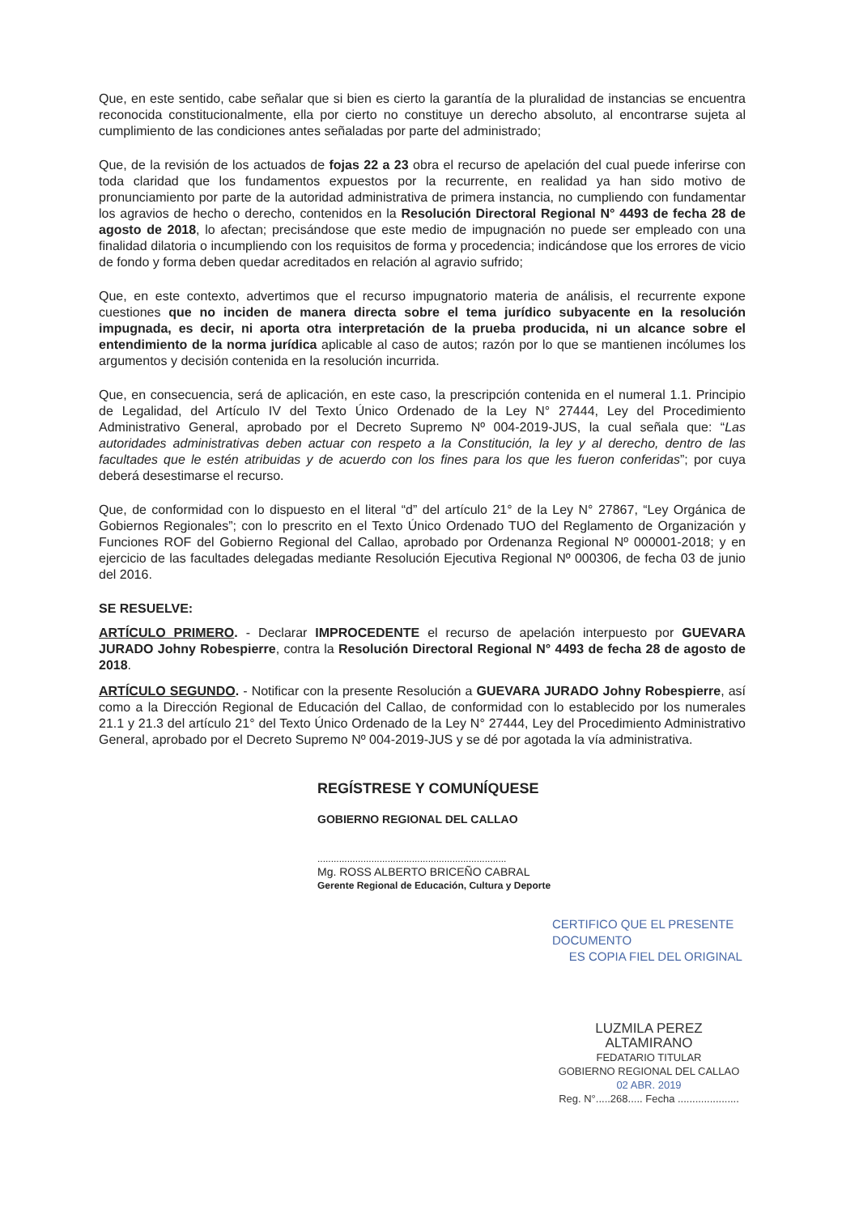Que, en este sentido, cabe señalar que si bien es cierto la garantía de la pluralidad de instancias se encuentra reconocida constitucionalmente, ella por cierto no constituye un derecho absoluto, al encontrarse sujeta al cumplimiento de las condiciones antes señaladas por parte del administrado;
Que, de la revisión de los actuados de fojas 22 a 23 obra el recurso de apelación del cual puede inferirse con toda claridad que los fundamentos expuestos por la recurrente, en realidad ya han sido motivo de pronunciamiento por parte de la autoridad administrativa de primera instancia, no cumpliendo con fundamentar los agravios de hecho o derecho, contenidos en la Resolución Directoral Regional N° 4493 de fecha 28 de agosto de 2018, lo afectan; precisándose que este medio de impugnación no puede ser empleado con una finalidad dilatoria o incumpliendo con los requisitos de forma y procedencia; indicándose que los errores de vicio de fondo y forma deben quedar acreditados en relación al agravio sufrido;
Que, en este contexto, advertimos que el recurso impugnatorio materia de análisis, el recurrente expone cuestiones que no inciden de manera directa sobre el tema jurídico subyacente en la resolución impugnada, es decir, ni aporta otra interpretación de la prueba producida, ni un alcance sobre el entendimiento de la norma jurídica aplicable al caso de autos; razón por lo que se mantienen incólumes los argumentos y decisión contenida en la resolución incurrida.
Que, en consecuencia, será de aplicación, en este caso, la prescripción contenida en el numeral 1.1. Principio de Legalidad, del Artículo IV del Texto Único Ordenado de la Ley N° 27444, Ley del Procedimiento Administrativo General, aprobado por el Decreto Supremo Nº 004-2019-JUS, la cual señala que: “Las autoridades administrativas deben actuar con respeto a la Constitución, la ley y al derecho, dentro de las facultades que le estén atribuidas y de acuerdo con los fines para los que les fueron conferidas”; por cuya deberá desestimarse el recurso.
Que, de conformidad con lo dispuesto en el literal “d” del artículo 21° de la Ley N° 27867, “Ley Orgánica de Gobiernos Regionales”; con lo prescrito en el Texto Único Ordenado TUO del Reglamento de Organización y Funciones ROF del Gobierno Regional del Callao, aprobado por Ordenanza Regional Nº 000001-2018; y en ejercicio de las facultades delegadas mediante Resolución Ejecutiva Regional Nº 000306, de fecha 03 de junio del 2016.
SE RESUELVE:
ARTÍCULO PRIMERO. - Declarar IMPROCEDENTE el recurso de apelación interpuesto por GUEVARA JURADO Johny Robespierre, contra la Resolución Directoral Regional N° 4493 de fecha 28 de agosto de 2018.
ARTÍCULO SEGUNDO. - Notificar con la presente Resolución a GUEVARA JURADO Johny Robespierre, así como a la Dirección Regional de Educación del Callao, de conformidad con lo establecido por los numerales 21.1 y 21.3 del artículo 21° del Texto Único Ordenado de la Ley N° 27444, Ley del Procedimiento Administrativo General, aprobado por el Decreto Supremo Nº 004-2019-JUS y se dé por agotada la vía administrativa.
REGÍSTRESE Y COMUNÍQUESE
GOBIERNO REGIONAL DEL CALLAO
......................................................................
Mg. ROSS ALBERTO BRICEÑO CABRAL
Gerente Regional de Educación, Cultura y Deporte
CERTIFICO QUE EL PRESENTE DOCUMENTO
ES COPIA FIEL DEL ORIGINAL
LUZMILA PEREZ ALTAMIRANO
FEDATARIO TITULAR
GOBIERNO REGIONAL DEL CALLAO 02 ABR. 2019
Reg. N°.....268..... Fecha .....................